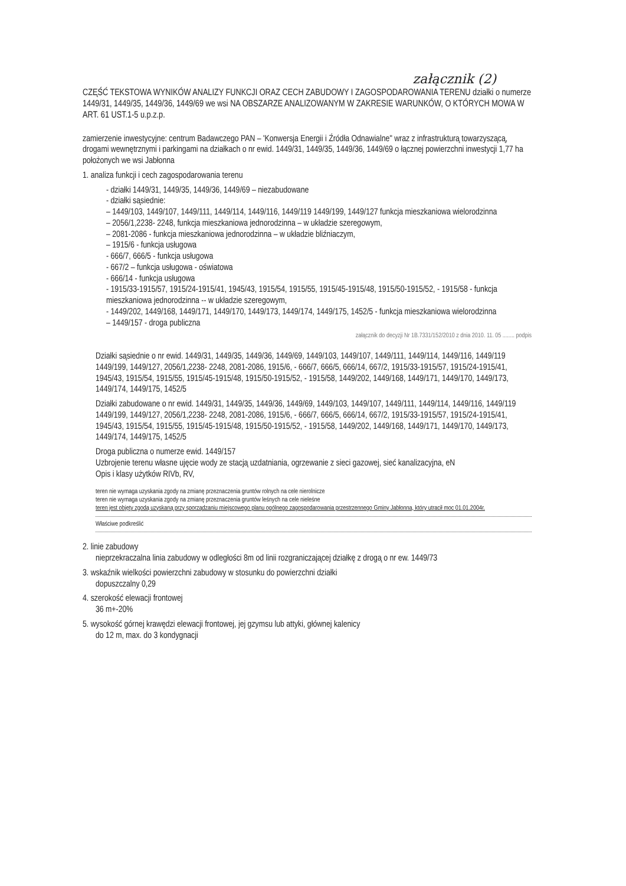załącznik (2)
CZĘŚĆ TEKSTOWA WYNIKÓW ANALIZY FUNKCJI ORAZ CECH ZABUDOWY I ZAGOSPODAROWANIA TERENU działki o numerze 1449/31, 1449/35, 1449/36, 1449/69 we wsi NA OBSZARZE ANALIZOWANYM W ZAKRESIE WARUNKÓW, O KTÓRYCH MOWA W ART. 61 UST.1-5 u.p.z.p.
zamierzenie inwestycyjne: centrum Badawczego PAN – 'Konwersja Energii i Źródła Odnawialne" wraz z infrastrukturą towarzyszącą, drogami wewnętrznymi i parkingami na działkach o nr ewid. 1449/31, 1449/35, 1449/36, 1449/69 o łącznej powierzchni inwestycji 1,77 ha położonych we wsi Jabłonna
1. analiza funkcji i cech zagospodarowania terenu
- działki 1449/31, 1449/35, 1449/36, 1449/69 – niezabudowane
- działki sąsiednie:
– 1449/103, 1449/107, 1449/111, 1449/114, 1449/116, 1449/119 1449/199, 1449/127 funkcja mieszkaniowa wielorodzinna
– 2056/1,2238- 2248, funkcja mieszkaniowa jednorodzinna – w układzie szeregowym,
– 2081-2086 - funkcja mieszkaniowa jednorodzinna – w układzie bliźniaczym,
– 1915/6 - funkcja usługowa
- 666/7, 666/5 - funkcja usługowa
- 667/2 – funkcja usługowa - oświatowa
- 666/14 - funkcja usługowa
- 1915/33-1915/57, 1915/24-1915/41, 1945/43, 1915/54, 1915/55, 1915/45-1915/48, 1915/50-1915/52, - 1915/58 - funkcja mieszkaniowa jednorodzinna -- w układzie szeregowym,
- 1449/202, 1449/168, 1449/171, 1449/170, 1449/173, 1449/174, 1449/175, 1452/5 - funkcja mieszkaniowa wielorodzinna
– 1449/157 - droga publiczna
załącznik do decyzji Nr 1B.7331/152/2010 z dnia 2010. 11. 05 ........ podpis
Działki sąsiednie o nr ewid. 1449/31, 1449/35, 1449/36, 1449/69, 1449/103, 1449/107, 1449/111, 1449/114, 1449/116, 1449/119 1449/199, 1449/127, 2056/1,2238- 2248, 2081-2086, 1915/6, - 666/7, 666/5, 666/14, 667/2, 1915/33-1915/57, 1915/24-1915/41, 1945/43, 1915/54, 1915/55, 1915/45-1915/48, 1915/50-1915/52, - 1915/58, 1449/202, 1449/168, 1449/171, 1449/170, 1449/173, 1449/174, 1449/175, 1452/5
Działki zabudowane o nr ewid. 1449/31, 1449/35, 1449/36, 1449/69, 1449/103, 1449/107, 1449/111, 1449/114, 1449/116, 1449/119 1449/199, 1449/127, 2056/1,2238- 2248, 2081-2086, 1915/6, - 666/7, 666/5, 666/14, 667/2, 1915/33-1915/57, 1915/24-1915/41, 1945/43, 1915/54, 1915/55, 1915/45-1915/48, 1915/50-1915/52, - 1915/58, 1449/202, 1449/168, 1449/171, 1449/170, 1449/173, 1449/174, 1449/175, 1452/5
Droga publiczna o numerze ewid. 1449/157
Uzbrojenie terenu własne ujęcie wody ze stacją uzdatniania, ogrzewanie z sieci gazowej, sieć kanalizacyjna, eN
Opis i klasy użytków RIVb, RV,
teren nie wymaga uzyskania zgody na zmianę przeznaczenia gruntów rolnych na cele nierolnicze
teren nie wymaga uzyskania zgody na zmianę przeznaczenia gruntów leśnych na cele nieleśne
teren jest objęty zgodą uzyskaną przy sporządzaniu miejscowego planu ogólnego zagospodarowania przestrzennego Gminy Jabłonna, który utracił moc 01.01.2004r.
Właściwe podkreślić
2. linie zabudowy
nieprzekraczalna linia zabudowy w odległości 8m od linii rozgraniczającej działkę z drogą o nr ew. 1449/73
3. wskaźnik wielkości powierzchni zabudowy w stosunku do powierzchni działki
dopuszczalny 0,29
4. szerokość elewacji frontowej
36 m+-20%
5. wysokość górnej krawędzi elewacji frontowej, jej gzymsu lub attyki, głównej kalenicy
do 12 m, max. do 3 kondygnacji